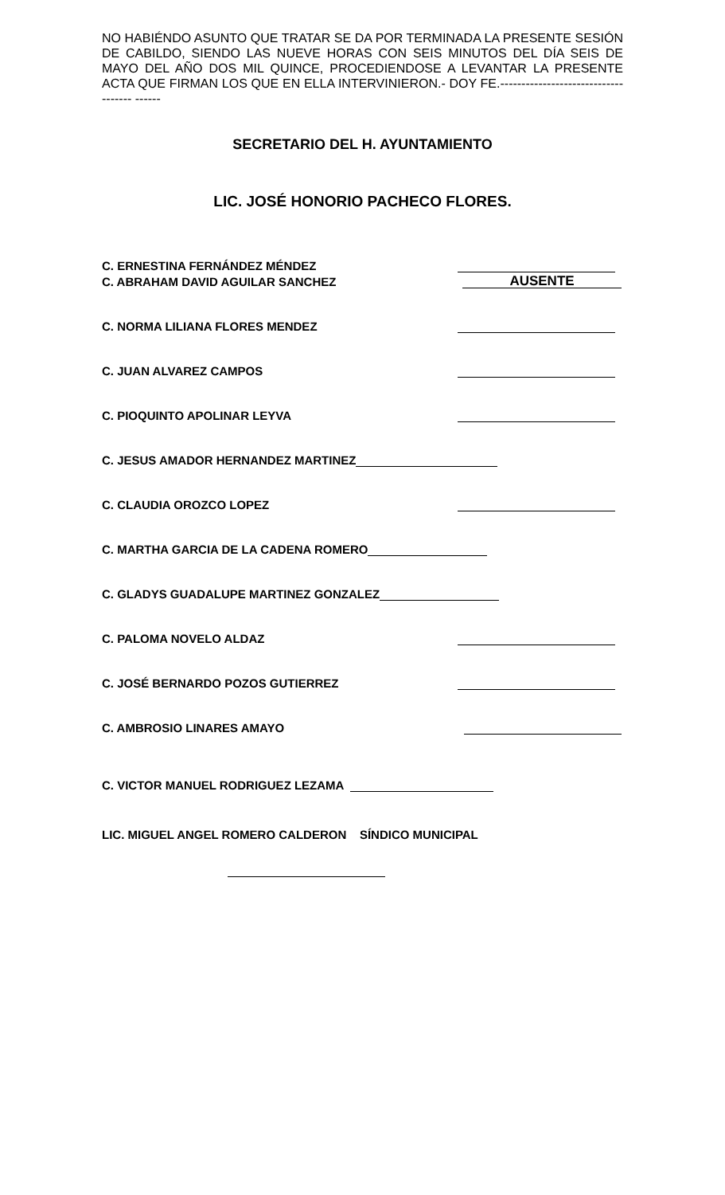NO HABIÉNDO ASUNTO QUE TRATAR SE DA POR TERMINADA LA PRESENTE SESIÓN DE CABILDO, SIENDO LAS NUEVE HORAS CON SEIS MINUTOS DEL DÍA SEIS DE MAYO DEL AÑO DOS MIL QUINCE, PROCEDIENDOSE A LEVANTAR LA PRESENTE ACTA QUE FIRMAN LOS QUE EN ELLA INTERVINIERON.- DOY FE.------------------------------------ ------
SECRETARIO DEL H. AYUNTAMIENTO
LIC. JOSÉ HONORIO PACHECO FLORES.
C. ERNESTINA FERNÁNDEZ MÉNDEZ
C. ABRAHAM DAVID AGUILAR SANCHEZ AUSENTE
C. NORMA LILIANA FLORES MENDEZ
C. JUAN ALVAREZ CAMPOS
C. PIOQUINTO APOLINAR LEYVA
C. JESUS AMADOR HERNANDEZ MARTINEZ
C. CLAUDIA OROZCO LOPEZ
C. MARTHA GARCIA DE LA CADENA ROMERO
C. GLADYS GUADALUPE MARTINEZ GONZALEZ
C. PALOMA NOVELO ALDAZ
C. JOSÉ BERNARDO POZOS GUTIERREZ
C. AMBROSIO LINARES AMAYO
C. VICTOR MANUEL RODRIGUEZ LEZAMA
LIC. MIGUEL ANGEL ROMERO CALDERON SÍNDICO MUNICIPAL